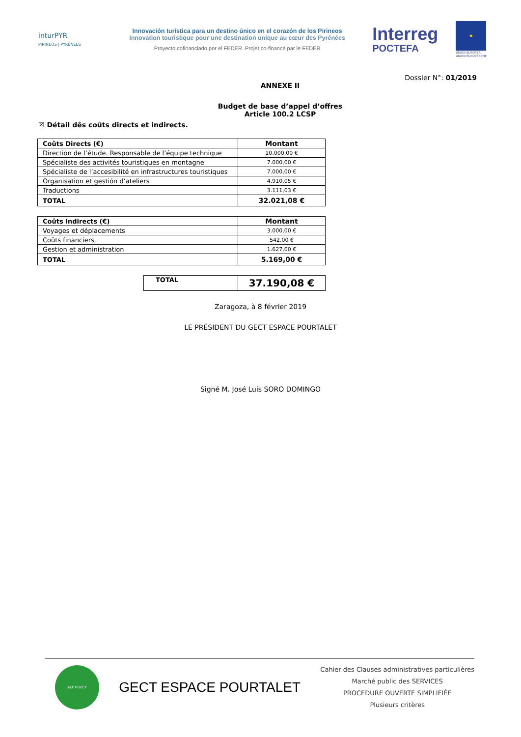inturPYR
PIRINEOS | PYRÉNÉES
Innovación turística para un destino único en el corazón de los Pirineos
Innovation touristique pour une destination unique au cœur des Pyrénées
Proyecto cofinanciado por el FEDER. Projet co-financé par le FEDER
Interreg
POCTEFA
★
UNIÓN EUROPEA
UNION EUROPÉENNE
Dossier N°: 01/2019
ANNEXE II
Budget de base d’appel d’offres
Article 100.2 LCSP
☒ Détail dês coûts directs et indirects.
| Coûts Directs (€) | Montant |
| Direction de l’étude. Responsable de l’équipe technique | 10.000,00 € |
| Spécialiste des activités touristiques en montagne | 7.000,00 € |
| Spécialiste de l’accesibilité en infrastructures touristiques | 7.000,00 € |
| Organisation et gestión d’ateliers | 4.910,05 € |
| Traductions | 3.111,03 € |
| TOTAL | 32.021,08 € |
| Coûts Indirects (€) | Montant |
| Voyages et déplacements | 3.000,00 € |
| Coûts financiers. | 542,00 € |
| Gestion et administration | 1.627,00 € |
| TOTAL | 5.169,00 € |
| TOTAL | 37.190,08 € |
Zaragoza, à 8 février 2019
LE PRÉSIDENT DU GECT ESPACE POURTALET
Signé M. José Luis SORO DOMINGO
AECT-GECT
GECT ESPACE POURTALET
Cahier des Clauses administratives particulières
Marché public des SERVICES
PROCEDURE OUVERTE SIMPLIFIÉE
Plusieurs critères